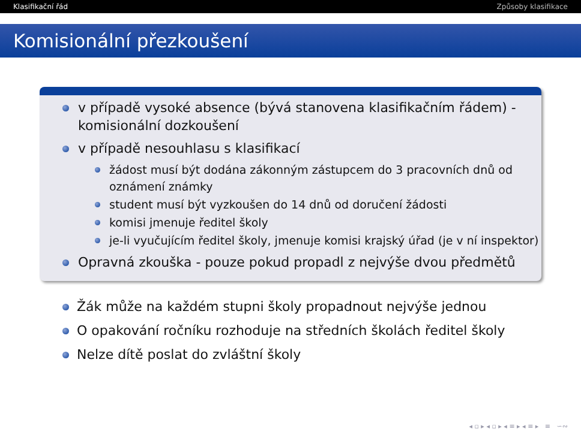Klasifikační řád Způsoby klasifikace
Komisionální přezkoušení
v případě vysoké absence (bývá stanovena klasifikačním řádem) - komisionální dozkoušení
v případě nesouhlasu s klasifikací
žádost musí být dodána zákonným zástupcem do 3 pracovních dnů od oznámení známky
student musí být vyzkoušen do 14 dnů od doručení žádosti
komisi jmenuje ředitel školy
je-li vyučujícím ředitel školy, jmenuje komisi krajský úřad (je v ní inspektor)
Opravná zkouška - pouze pokud propadl z nejvýše dvou předmětů
Žák může na každém stupni školy propadnout nejvýše jednou
O opakování ročníku rozhoduje na středních školách ředitel školy
Nelze dítě poslat do zvláštní školy
◂ ▫ ▸ ◂ ▫ ▸ ◂ ≡ ▸ ◂ ≡ ▸ ≡ ∽∾